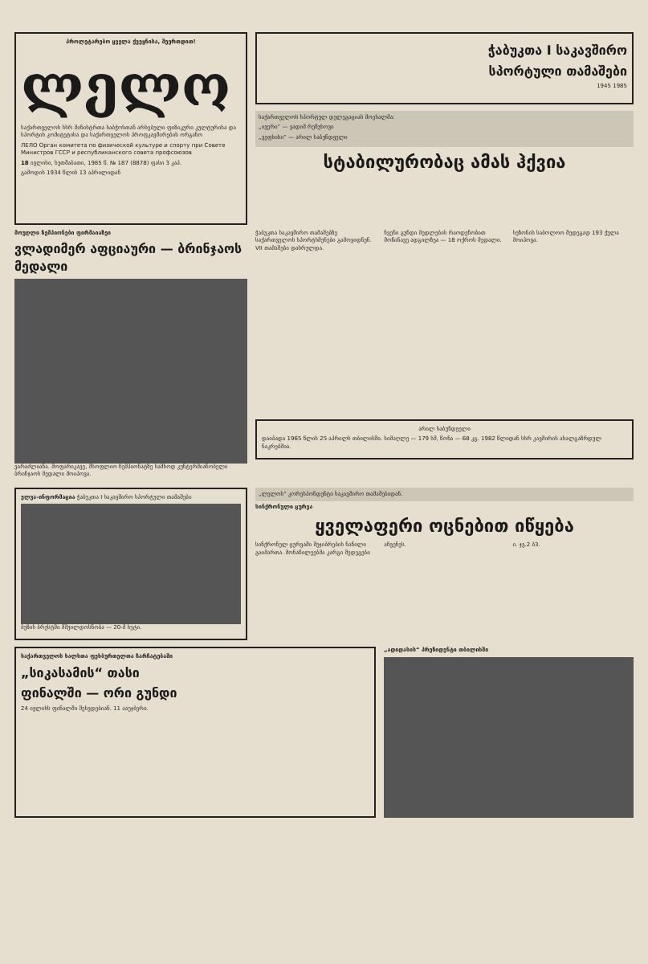პროლეტარებო ყველა ქვეყნისა, შეერთდით!
ლელო
საქართველოს სსრ მინისტრთა საბჭოსთან არსებული ფიზიკური კულტურისა და სპორტის კომიტეტისა და საქართველოს პროფკავშირების ორგანო
ЛЕЛО Орган комитета по физической культуре и спорту при Совете Министров ГССР и республиканского совета профсоюзов
18 ივლისი, ხუთშაბათი, 1985 წ. № 187 (8878) ფასი 3 კაპ.
გამოდის 1934 წლის 13 აპრილიდან
ჭაბუკთა I საკავშირო
სპორტული თამაშები
1945 1985
საქართველოს სპორტულ დელეგაციას მოესალმა:
„ივერი“ — ვადიმ რეზუხოვი
„ვეფხისი“ — არილ საბუნდჟელი
სტაბილურობაც ამას ჰქვია
მოუღლი ჩემპიონები ფირმაიაზეი
ვლადიმერ აფციაური — ბრინჯაოს მედალი
ვარაძლიანა. მოფარიკავე, მსოფლიო ჩემპიონატზე სამხოდ კუნტერმიანობელი ბრინჯაოს მედალი მოიპოვა.
ჭაბუკთა საკავშირო თამაშებზე საქართველოს სპორტსმენები გამოვიდნენ. VII თამაშები დასრულდა.
ჩვენი გუნდი მედლების რაოდენობით მოწინავე ადგილზეა — 18 ოქროს მედალი.
სეზონის საბოლოო შედეგად 193 ქულა მოიპოვა.
არილ საბუნდჟელი
დაიბადა 1965 წლის 25 აპრილს თბილისში. სიმაღლე — 179 სმ, წონა — 68 კგ. 1982 წლიდან სსრ კავშირის ახალგაზრდულ ნაკრებშია.
ელვა-ინფორმაცია ჭაბუკთა I საკავშირო სპორტული თამაშები
ბუზის ბრესტში მშვილდოსნობა — 20-მ ხუტი.
„ლელოს“ კორესპონდენტი საკავშირო თამაშებიდან.
სინქრონული ცურვა
ყველაფერი ოცნებით იწყება
სინქრონულ ცურვაში შეჯიბრების ნაწილი გაიმართა. მონაწილეებმა კარგი შედეგები აჩვენეს.
ი. ჯვ.2 ბ3.
საქართველოს ხალხთა ფეხბურთელთა ჩარჩატებაში
„სიკასამის“ თასი
ფინალში — ორი გუნდი
24 ივლისს ფინალში შეხვდებიან. 11 ააუჯბერი.
„ადიდასის“ პრეზიდენტი თბილისში